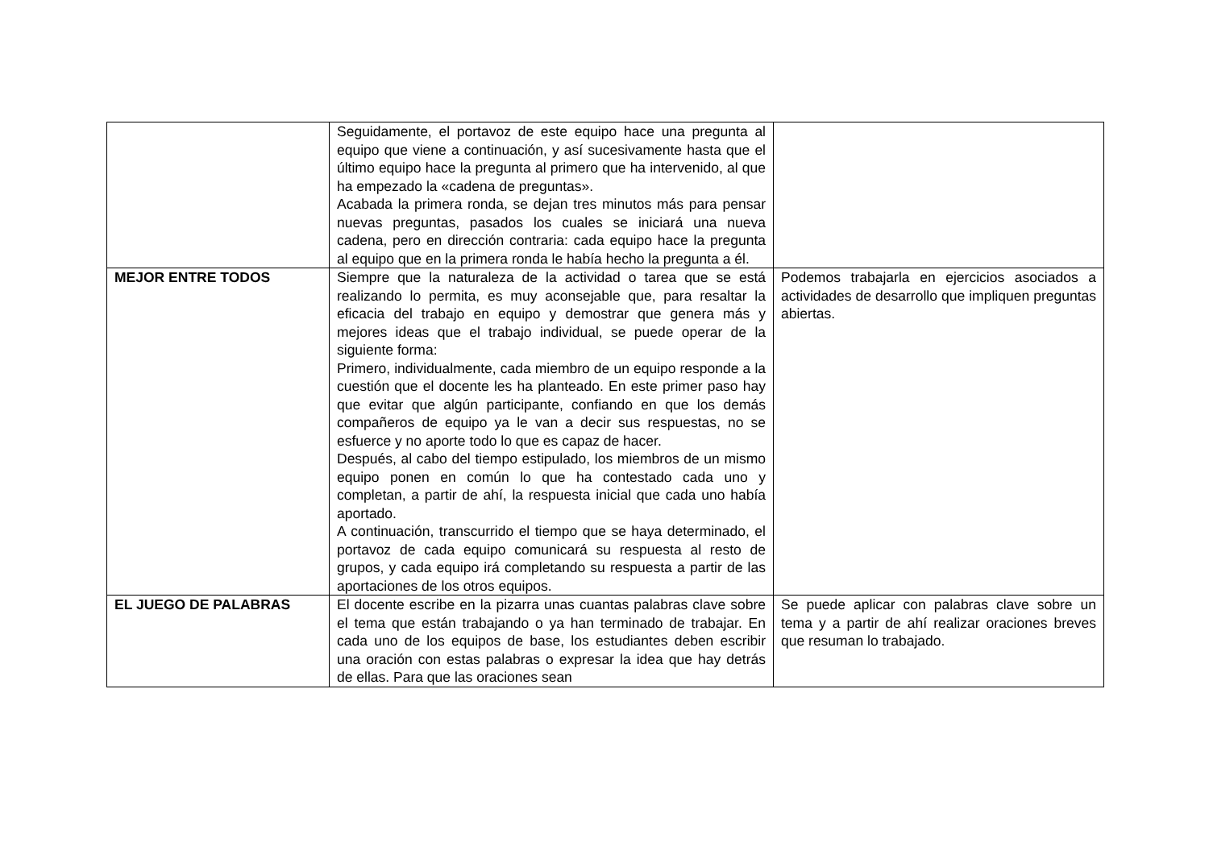| | Seguidamente, el portavoz de este equipo hace una pregunta al equipo que viene a continuación, y así sucesivamente hasta que el último equipo hace la pregunta al primero que ha intervenido, al que ha empezado la «cadena de preguntas». Acabada la primera ronda, se dejan tres minutos más para pensar nuevas preguntas, pasados los cuales se iniciará una nueva cadena, pero en dirección contraria: cada equipo hace la pregunta al equipo que en la primera ronda le había hecho la pregunta a él. | |
| MEJOR ENTRE TODOS | Siempre que la naturaleza de la actividad o tarea que se está realizando lo permita, es muy aconsejable que, para resaltar la eficacia del trabajo en equipo y demostrar que genera más y mejores ideas que el trabajo individual, se puede operar de la siguiente forma: Primero, individualmente, cada miembro de un equipo responde a la cuestión que el docente les ha planteado. En este primer paso hay que evitar que algún participante, confiando en que los demás compañeros de equipo ya le van a decir sus respuestas, no se esfuerce y no aporte todo lo que es capaz de hacer. Después, al cabo del tiempo estipulado, los miembros de un mismo equipo ponen en común lo que ha contestado cada uno y completan, a partir de ahí, la respuesta inicial que cada uno había aportado. A continuación, transcurrido el tiempo que se haya determinado, el portavoz de cada equipo comunicará su respuesta al resto de grupos, y cada equipo irá completando su respuesta a partir de las aportaciones de los otros equipos. | Podemos trabajarla en ejercicios asociados a actividades de desarrollo que impliquen preguntas abiertas. |
| EL JUEGO DE PALABRAS | El docente escribe en la pizarra unas cuantas palabras clave sobre el tema que están trabajando o ya han terminado de trabajar. En cada uno de los equipos de base, los estudiantes deben escribir una oración con estas palabras o expresar la idea que hay detrás de ellas. Para que las oraciones sean | Se puede aplicar con palabras clave sobre un tema y a partir de ahí realizar oraciones breves que resuman lo trabajado. |